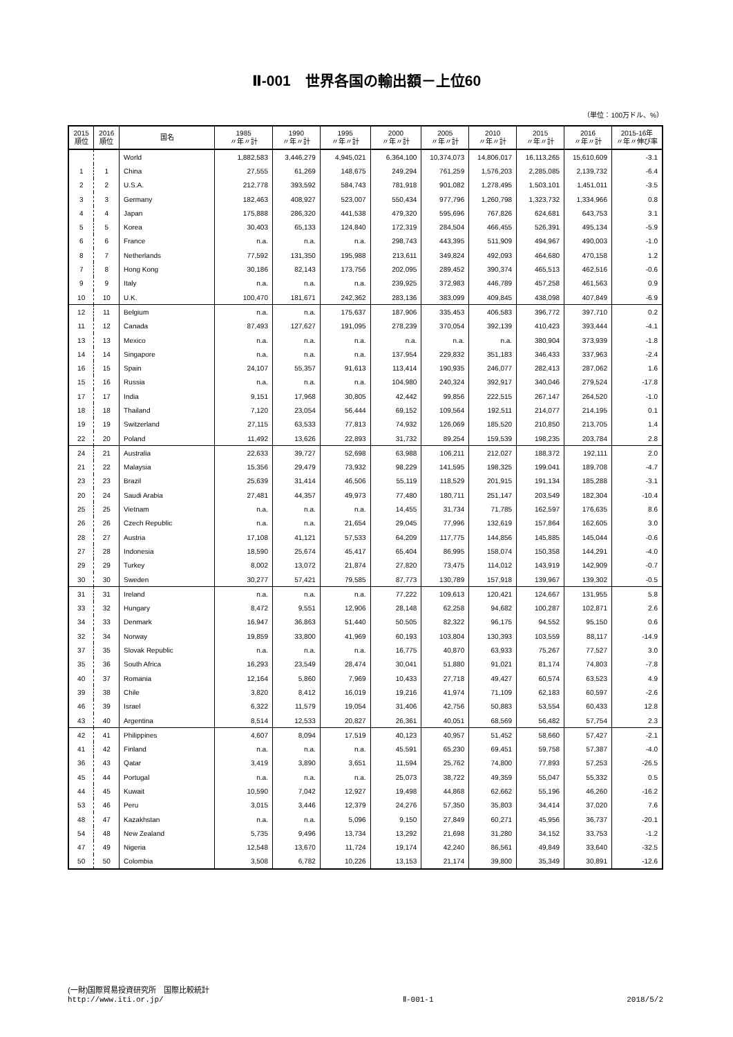Ⅱ-001　世界各国の輸出額－上位60
（単位：100万ドル、%）
| 2015 順位 | 2016 順位 | 国名 | 1985 〃年〃計 | 1990 〃年〃計 | 1995 〃年〃計 | 2000 〃年〃計 | 2005 〃年〃計 | 2010 〃年〃計 | 2015 〃年〃計 | 2016 〃年〃計 | 2015-16年 〃年〃伸び率 |
| --- | --- | --- | --- | --- | --- | --- | --- | --- | --- | --- | --- |
| | | World | 1,882,583 | 3,446,279 | 4,945,021 | 6,364,100 | 10,374,073 | 14,806,017 | 16,113,265 | 15,610,609 | -3.1 |
| 1 | 1 | China | 27,555 | 61,269 | 148,675 | 249,294 | 761,259 | 1,576,203 | 2,285,085 | 2,139,732 | -6.4 |
| 2 | 2 | U.S.A. | 212,778 | 393,592 | 584,743 | 781,918 | 901,082 | 1,278,495 | 1,503,101 | 1,451,011 | -3.5 |
| 3 | 3 | Germany | 182,463 | 408,927 | 523,007 | 550,434 | 977,796 | 1,260,798 | 1,323,732 | 1,334,966 | 0.8 |
| 4 | 4 | Japan | 175,888 | 286,320 | 441,538 | 479,320 | 595,696 | 767,826 | 624,681 | 643,753 | 3.1 |
| 5 | 5 | Korea | 30,403 | 65,133 | 124,840 | 172,319 | 284,504 | 466,455 | 526,391 | 495,134 | -5.9 |
| 6 | 6 | France | n.a. | n.a. | n.a. | 298,743 | 443,395 | 511,909 | 494,967 | 490,003 | -1.0 |
| 8 | 7 | Netherlands | 77,592 | 131,350 | 195,988 | 213,611 | 349,824 | 492,093 | 464,680 | 470,158 | 1.2 |
| 7 | 8 | Hong Kong | 30,186 | 82,143 | 173,756 | 202,095 | 289,452 | 390,374 | 465,513 | 462,516 | -0.6 |
| 9 | 9 | Italy | n.a. | n.a. | n.a. | 239,925 | 372,983 | 446,789 | 457,258 | 461,563 | 0.9 |
| 10 | 10 | U.K. | 100,470 | 181,671 | 242,362 | 283,136 | 383,099 | 409,845 | 438,098 | 407,849 | -6.9 |
| 12 | 11 | Belgium | n.a. | n.a. | 175,637 | 187,906 | 335,453 | 406,583 | 396,772 | 397,710 | 0.2 |
| 11 | 12 | Canada | 87,493 | 127,627 | 191,095 | 278,239 | 370,054 | 392,139 | 410,423 | 393,444 | -4.1 |
| 13 | 13 | Mexico | n.a. | n.a. | n.a. | n.a. | n.a. | n.a. | 380,904 | 373,939 | -1.8 |
| 14 | 14 | Singapore | n.a. | n.a. | n.a. | 137,954 | 229,832 | 351,183 | 346,433 | 337,963 | -2.4 |
| 16 | 15 | Spain | 24,107 | 55,357 | 91,613 | 113,414 | 190,935 | 246,077 | 282,413 | 287,062 | 1.6 |
| 15 | 16 | Russia | n.a. | n.a. | n.a. | 104,980 | 240,324 | 392,917 | 340,046 | 279,524 | -17.8 |
| 17 | 17 | India | 9,151 | 17,968 | 30,805 | 42,442 | 99,856 | 222,515 | 267,147 | 264,520 | -1.0 |
| 18 | 18 | Thailand | 7,120 | 23,054 | 56,444 | 69,152 | 109,564 | 192,511 | 214,077 | 214,195 | 0.1 |
| 19 | 19 | Switzerland | 27,115 | 63,533 | 77,813 | 74,932 | 126,069 | 185,520 | 210,850 | 213,705 | 1.4 |
| 22 | 20 | Poland | 11,492 | 13,626 | 22,893 | 31,732 | 89,254 | 159,539 | 198,235 | 203,784 | 2.8 |
| 24 | 21 | Australia | 22,633 | 39,727 | 52,698 | 63,988 | 106,211 | 212,027 | 188,372 | 192,111 | 2.0 |
| 21 | 22 | Malaysia | 15,356 | 29,479 | 73,932 | 98,229 | 141,595 | 198,325 | 199,041 | 189,708 | -4.7 |
| 23 | 23 | Brazil | 25,639 | 31,414 | 46,506 | 55,119 | 118,529 | 201,915 | 191,134 | 185,288 | -3.1 |
| 20 | 24 | Saudi Arabia | 27,481 | 44,357 | 49,973 | 77,480 | 180,711 | 251,147 | 203,549 | 182,304 | -10.4 |
| 25 | 25 | Vietnam | n.a. | n.a. | n.a. | 14,455 | 31,734 | 71,785 | 162,597 | 176,635 | 8.6 |
| 26 | 26 | Czech Republic | n.a. | n.a. | 21,654 | 29,045 | 77,996 | 132,619 | 157,864 | 162,605 | 3.0 |
| 28 | 27 | Austria | 17,108 | 41,121 | 57,533 | 64,209 | 117,775 | 144,856 | 145,885 | 145,044 | -0.6 |
| 27 | 28 | Indonesia | 18,590 | 25,674 | 45,417 | 65,404 | 86,995 | 158,074 | 150,358 | 144,291 | -4.0 |
| 29 | 29 | Turkey | 8,002 | 13,072 | 21,874 | 27,820 | 73,475 | 114,012 | 143,919 | 142,909 | -0.7 |
| 30 | 30 | Sweden | 30,277 | 57,421 | 79,585 | 87,773 | 130,789 | 157,918 | 139,967 | 139,302 | -0.5 |
| 31 | 31 | Ireland | n.a. | n.a. | n.a. | 77,222 | 109,613 | 120,421 | 124,667 | 131,955 | 5.8 |
| 33 | 32 | Hungary | 8,472 | 9,551 | 12,906 | 28,148 | 62,258 | 94,682 | 100,287 | 102,871 | 2.6 |
| 34 | 33 | Denmark | 16,947 | 36,863 | 51,440 | 50,505 | 82,322 | 96,175 | 94,552 | 95,150 | 0.6 |
| 32 | 34 | Norway | 19,859 | 33,800 | 41,969 | 60,193 | 103,804 | 130,393 | 103,559 | 88,117 | -14.9 |
| 37 | 35 | Slovak Republic | n.a. | n.a. | n.a. | 16,775 | 40,870 | 63,933 | 75,267 | 77,527 | 3.0 |
| 35 | 36 | South Africa | 16,293 | 23,549 | 28,474 | 30,041 | 51,880 | 91,021 | 81,174 | 74,803 | -7.8 |
| 40 | 37 | Romania | 12,164 | 5,860 | 7,969 | 10,433 | 27,718 | 49,427 | 60,574 | 63,523 | 4.9 |
| 39 | 38 | Chile | 3,820 | 8,412 | 16,019 | 19,216 | 41,974 | 71,109 | 62,183 | 60,597 | -2.6 |
| 46 | 39 | Israel | 6,322 | 11,579 | 19,054 | 31,406 | 42,756 | 50,883 | 53,554 | 60,433 | 12.8 |
| 43 | 40 | Argentina | 8,514 | 12,533 | 20,827 | 26,361 | 40,051 | 68,569 | 56,482 | 57,754 | 2.3 |
| 42 | 41 | Philippines | 4,607 | 8,094 | 17,519 | 40,123 | 40,957 | 51,452 | 58,660 | 57,427 | -2.1 |
| 41 | 42 | Finland | n.a. | n.a. | n.a. | 45,591 | 65,230 | 69,451 | 59,758 | 57,387 | -4.0 |
| 36 | 43 | Qatar | 3,419 | 3,890 | 3,651 | 11,594 | 25,762 | 74,800 | 77,893 | 57,253 | -26.5 |
| 45 | 44 | Portugal | n.a. | n.a. | n.a. | 25,073 | 38,722 | 49,359 | 55,047 | 55,332 | 0.5 |
| 44 | 45 | Kuwait | 10,590 | 7,042 | 12,927 | 19,498 | 44,868 | 62,662 | 55,196 | 46,260 | -16.2 |
| 53 | 46 | Peru | 3,015 | 3,446 | 12,379 | 24,276 | 57,350 | 35,803 | 34,414 | 37,020 | 7.6 |
| 48 | 47 | Kazakhstan | n.a. | n.a. | 5,096 | 9,150 | 27,849 | 60,271 | 45,956 | 36,737 | -20.1 |
| 54 | 48 | New Zealand | 5,735 | 9,496 | 13,734 | 13,292 | 21,698 | 31,280 | 34,152 | 33,753 | -1.2 |
| 47 | 49 | Nigeria | 12,548 | 13,670 | 11,724 | 19,174 | 42,240 | 86,561 | 49,849 | 33,640 | -32.5 |
| 50 | 50 | Colombia | 3,508 | 6,782 | 10,226 | 13,153 | 21,174 | 39,800 | 35,349 | 30,891 | -12.6 |
(一財)国際貿易投資研究所　国際比較統計
http://www.iti.or.jp/
Ⅱ-001-1
2018/5/2